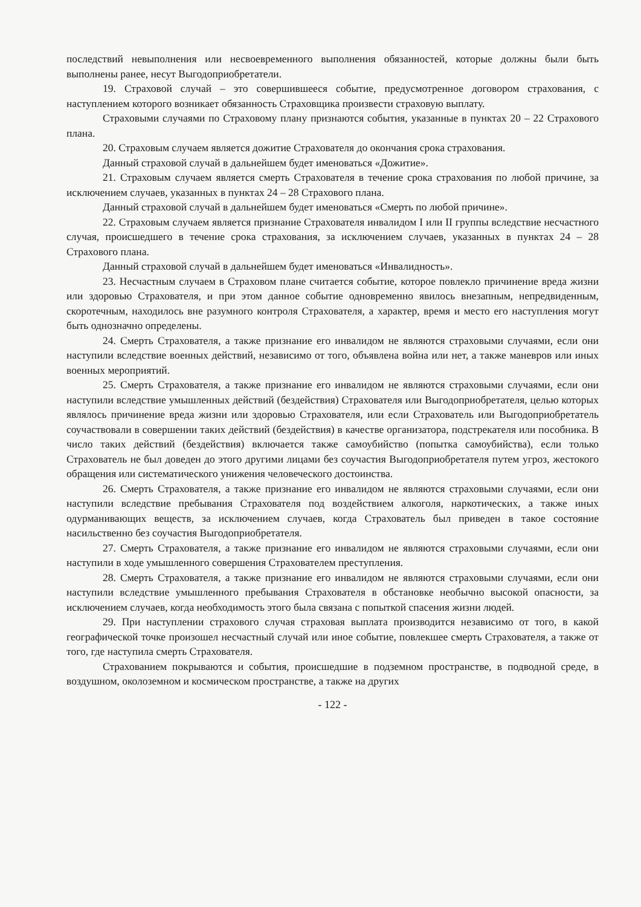последствий невыполнения или несвоевременного выполнения обязанностей, которые должны были быть выполнены ранее, несут Выгодоприобретатели.
19. Страховой случай – это совершившееся событие, предусмотренное договором страхования, с наступлением которого возникает обязанность Страховщика произвести страховую выплату.
Страховыми случаями по Страховому плану признаются события, указанные в пунктах 20 – 22 Страхового плана.
20. Страховым случаем является дожитие Страхователя до окончания срока страхования.
Данный страховой случай в дальнейшем будет именоваться «Дожитие».
21. Страховым случаем является смерть Страхователя в течение срока страхования по любой причине, за исключением случаев, указанных в пунктах 24 – 28 Страхового плана.
Данный страховой случай в дальнейшем будет именоваться «Смерть по любой причине».
22. Страховым случаем является признание Страхователя инвалидом I или II группы вследствие несчастного случая, происшедшего в течение срока страхования, за исключением случаев, указанных в пунктах 24 – 28 Страхового плана.
Данный страховой случай в дальнейшем будет именоваться «Инвалидность».
23. Несчастным случаем в Страховом плане считается событие, которое повлекло причинение вреда жизни или здоровью Страхователя, и при этом данное событие одновременно явилось внезапным, непредвиденным, скоротечным, находилось вне разумного контроля Страхователя, а характер, время и место его наступления могут быть однозначно определены.
24. Смерть Страхователя, а также признание его инвалидом не являются страховыми случаями, если они наступили вследствие военных действий, независимо от того, объявлена война или нет, а также маневров или иных военных мероприятий.
25. Смерть Страхователя, а также признание его инвалидом не являются страховыми случаями, если они наступили вследствие умышленных действий (бездействия) Страхователя или Выгодоприобретателя, целью которых являлось причинение вреда жизни или здоровью Страхователя, или если Страхователь или Выгодоприобретатель соучаствовали в совершении таких действий (бездействия) в качестве организатора, подстрекателя или пособника. В число таких действий (бездействия) включается также самоубийство (попытка самоубийства), если только Страхователь не был доведен до этого другими лицами без соучастия Выгодоприобретателя путем угроз, жестокого обращения или систематического унижения человеческого достоинства.
26. Смерть Страхователя, а также признание его инвалидом не являются страховыми случаями, если они наступили вследствие пребывания Страхователя под воздействием алкоголя, наркотических, а также иных одурманивающих веществ, за исключением случаев, когда Страхователь был приведен в такое состояние насильственно без соучастия Выгодоприобретателя.
27. Смерть Страхователя, а также признание его инвалидом не являются страховыми случаями, если они наступили в ходе умышленного совершения Страхователем преступления.
28. Смерть Страхователя, а также признание его инвалидом не являются страховыми случаями, если они наступили вследствие умышленного пребывания Страхователя в обстановке необычно высокой опасности, за исключением случаев, когда необходимость этого была связана с попыткой спасения жизни людей.
29. При наступлении страхового случая страховая выплата производится независимо от того, в какой географической точке произошел несчастный случай или иное событие, повлекшее смерть Страхователя, а также от того, где наступила смерть Страхователя.
Страхованием покрываются и события, происшедшие в подземном пространстве, в подводной среде, в воздушном, околоземном и космическом пространстве, а также на других
- 122 -